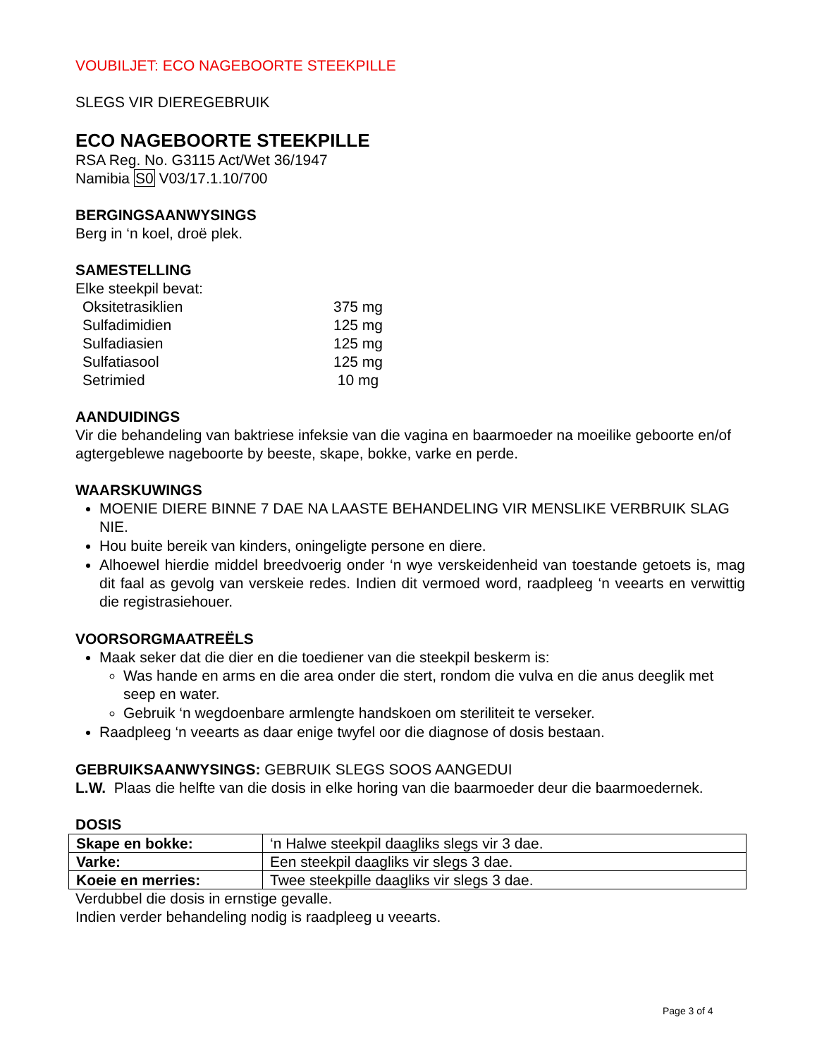VOUBILJET: ECO NAGEBOORTE STEEKPILLE
SLEGS VIR DIEREGEBRUIK
ECO NAGEBOORTE STEEKPILLE
RSA Reg. No. G3115 Act/Wet 36/1947
Namibia S0 V03/17.1.10/700
BERGINGSAANWYSINGS
Berg in ‘n koel, droë plek.
SAMESTELLING
Elke steekpil bevat:
| Oksitetrasiklien | 375 mg |
| Sulfadimidien | 125 mg |
| Sulfadiasien | 125 mg |
| Sulfatiasool | 125 mg |
| Setrimied | 10 mg |
AANDUIDINGS
Vir die behandeling van baktriese infeksie van die vagina en baarmoeder na moeilike geboorte en/of agtergeblewe nageboorte by beeste, skape, bokke, varke en perde.
WAARSKUWINGS
MOENIE DIERE BINNE 7 DAE NA LAASTE BEHANDELING VIR MENSLIKE VERBRUIK SLAG NIE.
Hou buite bereik van kinders, oningeligte persone en diere.
Alhoewel hierdie middel breedvoerig onder ‘n wye verskeidenheid van toestande getoets is, mag dit faal as gevolg van verskeie redes. Indien dit vermoed word, raadpleeg ‘n veearts en verwittig die registrasiehouer.
VOORSORGMAATREËLS
Maak seker dat die dier en die toediener van die steekpil beskerm is:
Was hande en arms en die area onder die stert, rondom die vulva en die anus deeglik met seep en water.
Gebruik ‘n wegdoenbare armlengte handskoen om steriliteit te verseker.
Raadpleeg ‘n veearts as daar enige twyfel oor die diagnose of dosis bestaan.
GEBRUIKSAANWYSINGS: GEBRUIK SLEGS SOOS AANGEDUI
L.W. Plaas die helfte van die dosis in elke horing van die baarmoeder deur die baarmoedernek.
DOSIS
| Skape en bokke: | ‘n Halwe steekpil daagliks slegs vir 3 dae. |
| Varke: | Een steekpil daagliks vir slegs 3 dae. |
| Koeie en merries: | Twee steekpille daagliks vir slegs 3 dae. |
Verdubbel die dosis in ernstige gevalle.
Indien verder behandeling nodig is raadpleeg u veearts.
Page 3 of 4